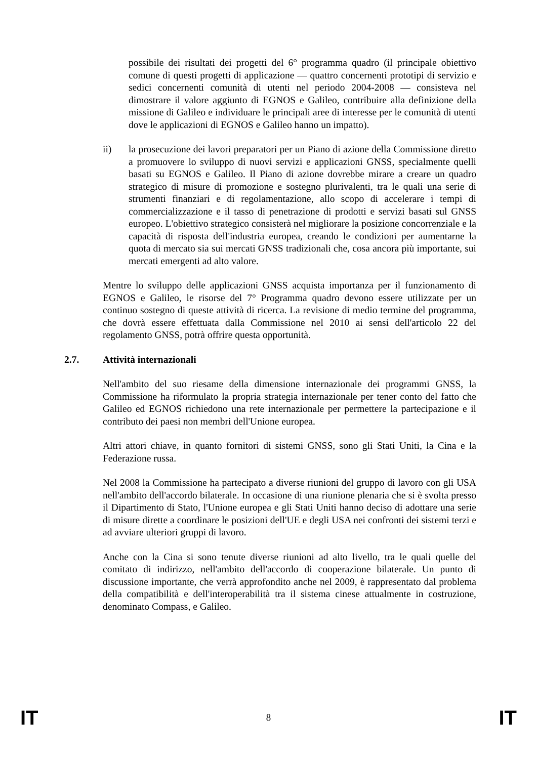possibile dei risultati dei progetti del 6° programma quadro (il principale obiettivo comune di questi progetti di applicazione — quattro concernenti prototipi di servizio e sedici concernenti comunità di utenti nel periodo 2004-2008 — consisteva nel dimostrare il valore aggiunto di EGNOS e Galileo, contribuire alla definizione della missione di Galileo e individuare le principali aree di interesse per le comunità di utenti dove le applicazioni di EGNOS e Galileo hanno un impatto).
ii) la prosecuzione dei lavori preparatori per un Piano di azione della Commissione diretto a promuovere lo sviluppo di nuovi servizi e applicazioni GNSS, specialmente quelli basati su EGNOS e Galileo. Il Piano di azione dovrebbe mirare a creare un quadro strategico di misure di promozione e sostegno plurivalenti, tra le quali una serie di strumenti finanziari e di regolamentazione, allo scopo di accelerare i tempi di commercializzazione e il tasso di penetrazione di prodotti e servizi basati sul GNSS europeo. L'obiettivo strategico consisterà nel migliorare la posizione concorrenziale e la capacità di risposta dell'industria europea, creando le condizioni per aumentarne la quota di mercato sia sui mercati GNSS tradizionali che, cosa ancora più importante, sui mercati emergenti ad alto valore.
Mentre lo sviluppo delle applicazioni GNSS acquista importanza per il funzionamento di EGNOS e Galileo, le risorse del 7° Programma quadro devono essere utilizzate per un continuo sostegno di queste attività di ricerca. La revisione di medio termine del programma, che dovrà essere effettuata dalla Commissione nel 2010 ai sensi dell'articolo 22 del regolamento GNSS, potrà offrire questa opportunità.
2.7. Attività internazionali
Nell'ambito del suo riesame della dimensione internazionale dei programmi GNSS, la Commissione ha riformulato la propria strategia internazionale per tener conto del fatto che Galileo ed EGNOS richiedono una rete internazionale per permettere la partecipazione e il contributo dei paesi non membri dell'Unione europea.
Altri attori chiave, in quanto fornitori di sistemi GNSS, sono gli Stati Uniti, la Cina e la Federazione russa.
Nel 2008 la Commissione ha partecipato a diverse riunioni del gruppo di lavoro con gli USA nell'ambito dell'accordo bilaterale. In occasione di una riunione plenaria che si è svolta presso il Dipartimento di Stato, l'Unione europea e gli Stati Uniti hanno deciso di adottare una serie di misure dirette a coordinare le posizioni dell'UE e degli USA nei confronti dei sistemi terzi e ad avviare ulteriori gruppi di lavoro.
Anche con la Cina si sono tenute diverse riunioni ad alto livello, tra le quali quelle del comitato di indirizzo, nell'ambito dell'accordo di cooperazione bilaterale. Un punto di discussione importante, che verrà approfondito anche nel 2009, è rappresentato dal problema della compatibilità e dell'interoperabilità tra il sistema cinese attualmente in costruzione, denominato Compass, e Galileo.
IT 8 IT